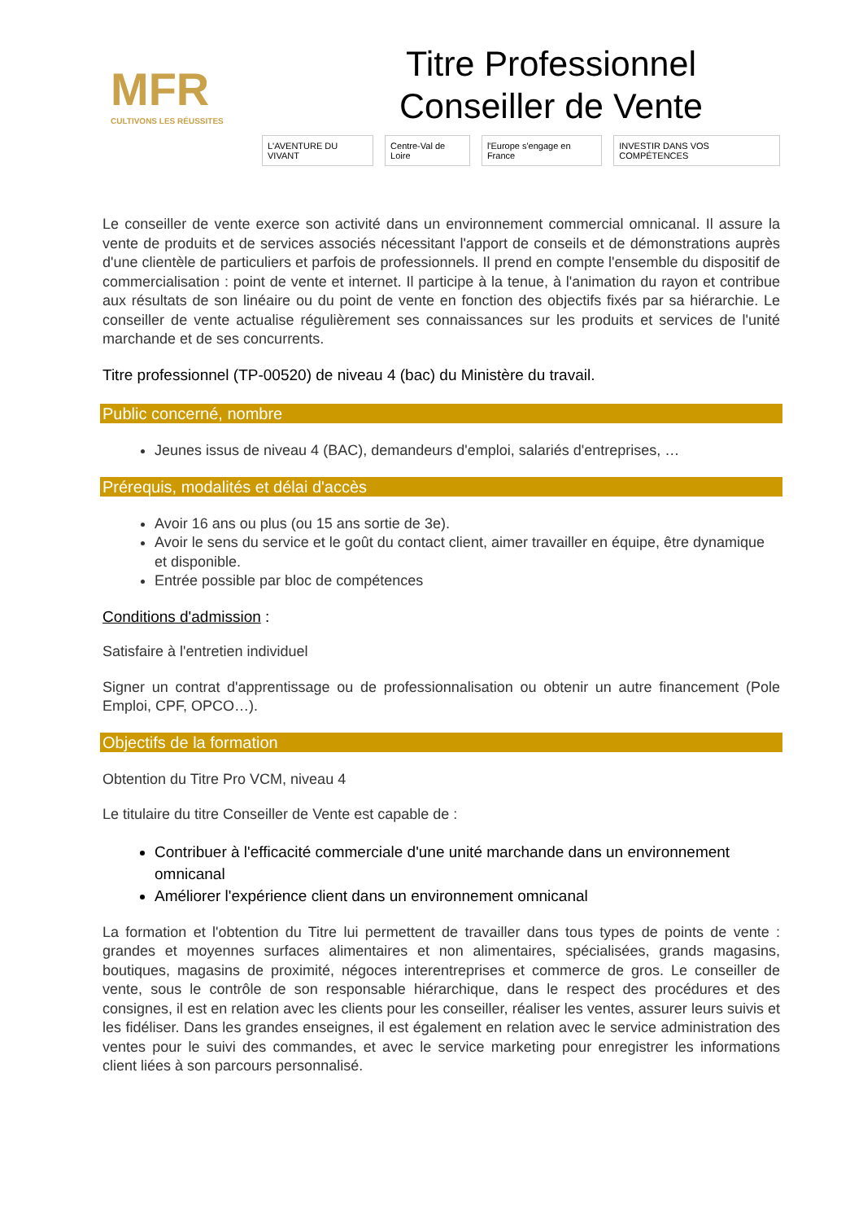MFR
CULTIVONS LES RÉUSSITES
Titre Professionnel
Conseiller de Vente
L'AVENTURE DU VIVANT Centre-Val de Loire l'Europe s'engage en France INVESTIR DANS VOS COMPÉTENCES
Le conseiller de vente exerce son activité dans un environnement commercial omnicanal. Il assure la vente de produits et de services associés nécessitant l'apport de conseils et de démonstrations auprès d'une clientèle de particuliers et parfois de professionnels. Il prend en compte l'ensemble du dispositif de commercialisation : point de vente et internet. Il participe à la tenue, à l'animation du rayon et contribue aux résultats de son linéaire ou du point de vente en fonction des objectifs fixés par sa hiérarchie. Le conseiller de vente actualise régulièrement ses connaissances sur les produits et services de l'unité marchande et de ses concurrents.
Titre professionnel (TP-00520) de niveau 4 (bac) du Ministère du travail.
Public concerné, nombre
Jeunes issus de niveau 4 (BAC), demandeurs d'emploi, salariés d'entreprises, …
Prérequis, modalités et délai d'accès
Avoir 16 ans ou plus (ou 15 ans sortie de 3e).
Avoir le sens du service et le goût du contact client, aimer travailler en équipe, être dynamique et disponible.
Entrée possible par bloc de compétences
Conditions d'admission :
Satisfaire à l'entretien individuel
Signer un contrat d'apprentissage ou de professionnalisation ou obtenir un autre financement (Pole Emploi, CPF, OPCO…).
Objectifs de la formation
Obtention du Titre Pro VCM, niveau 4
Le titulaire du titre Conseiller de Vente est capable de :
Contribuer à l'efficacité commerciale d'une unité marchande dans un environnement omnicanal
Améliorer l'expérience client dans un environnement omnicanal
La formation et l'obtention du Titre lui permettent de travailler dans tous types de points de vente : grandes et moyennes surfaces alimentaires et non alimentaires, spécialisées, grands magasins, boutiques, magasins de proximité, négoces interentreprises et commerce de gros. Le conseiller de vente, sous le contrôle de son responsable hiérarchique, dans le respect des procédures et des consignes, il est en relation avec les clients pour les conseiller, réaliser les ventes, assurer leurs suivis et les fidéliser. Dans les grandes enseignes, il est également en relation avec le service administration des ventes pour le suivi des commandes, et avec le service marketing pour enregistrer les informations client liées à son parcours personnalisé.